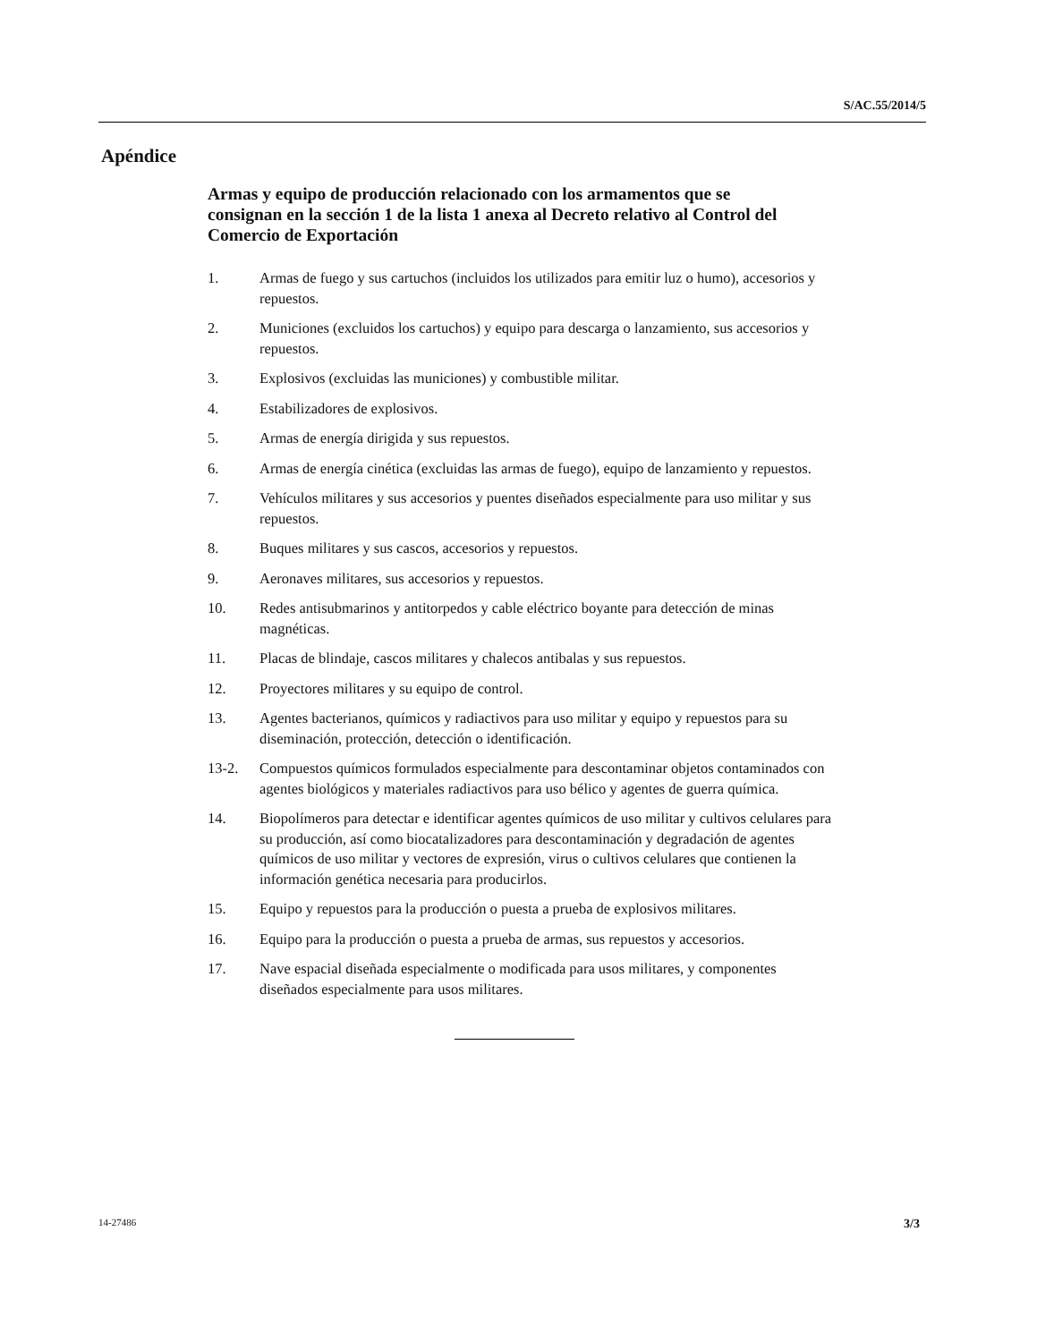S/AC.55/2014/5
Apéndice
Armas y equipo de producción relacionado con los armamentos que se consignan en la sección 1 de la lista 1 anexa al Decreto relativo al Control del Comercio de Exportación
1. Armas de fuego y sus cartuchos (incluidos los utilizados para emitir luz o humo), accesorios y repuestos.
2. Municiones (excluidos los cartuchos) y equipo para descarga o lanzamiento, sus accesorios y repuestos.
3. Explosivos (excluidas las municiones) y combustible militar.
4. Estabilizadores de explosivos.
5. Armas de energía dirigida y sus repuestos.
6. Armas de energía cinética (excluidas las armas de fuego), equipo de lanzamiento y repuestos.
7. Vehículos militares y sus accesorios y puentes diseñados especialmente para uso militar y sus repuestos.
8. Buques militares y sus cascos, accesorios y repuestos.
9. Aeronaves militares, sus accesorios y repuestos.
10. Redes antisubmarinos y antitorpedos y cable eléctrico boyante para detección de minas magnéticas.
11. Placas de blindaje, cascos militares y chalecos antibalas y sus repuestos.
12. Proyectores militares y su equipo de control.
13. Agentes bacterianos, químicos y radiactivos para uso militar y equipo y repuestos para su diseminación, protección, detección o identificación.
13-2. Compuestos químicos formulados especialmente para descontaminar objetos contaminados con agentes biológicos y materiales radiactivos para uso bélico y agentes de guerra química.
14. Biopolímeros para detectar e identificar agentes químicos de uso militar y cultivos celulares para su producción, así como biocatalizadores para descontaminación y degradación de agentes químicos de uso militar y vectores de expresión, virus o cultivos celulares que contienen la información genética necesaria para producirlos.
15. Equipo y repuestos para la producción o puesta a prueba de explosivos militares.
16. Equipo para la producción o puesta a prueba de armas, sus repuestos y accesorios.
17. Nave espacial diseñada especialmente o modificada para usos militares, y componentes diseñados especialmente para usos militares.
14-27486 3/3